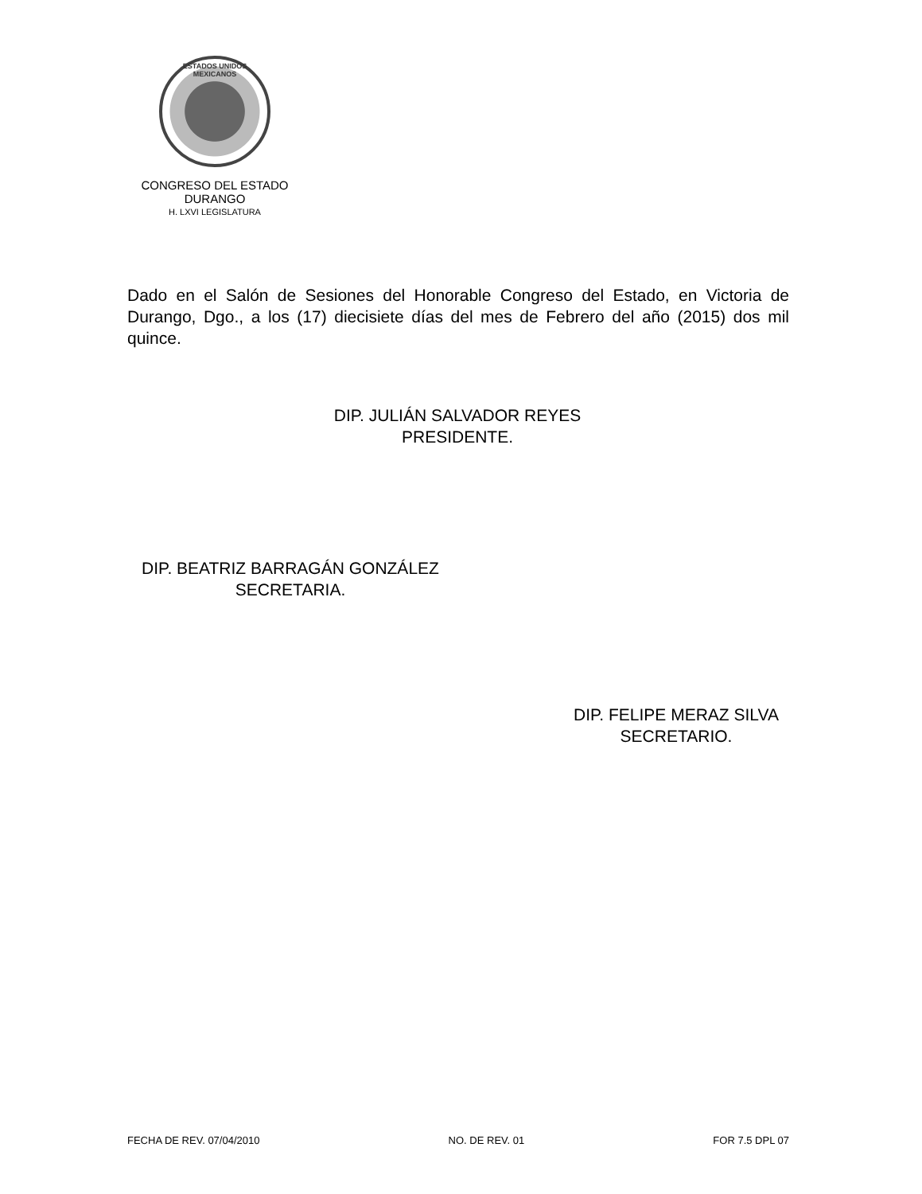ESTADOS UNIDOS MEXICANOS
CONGRESO DEL ESTADO
DURANGO
H. LXVI LEGISLATURA
Dado en el Salón de Sesiones del Honorable Congreso del Estado, en Victoria de Durango, Dgo., a los (17) diecisiete días del mes de Febrero del año (2015) dos mil quince.
DIP. JULIÁN SALVADOR REYES
PRESIDENTE.
DIP. BEATRIZ BARRAGÁN GONZÁLEZ
SECRETARIA.
DIP. FELIPE MERAZ SILVA
SECRETARIO.
FECHA DE REV. 07/04/2010 NO. DE REV. 01 FOR 7.5 DPL 07